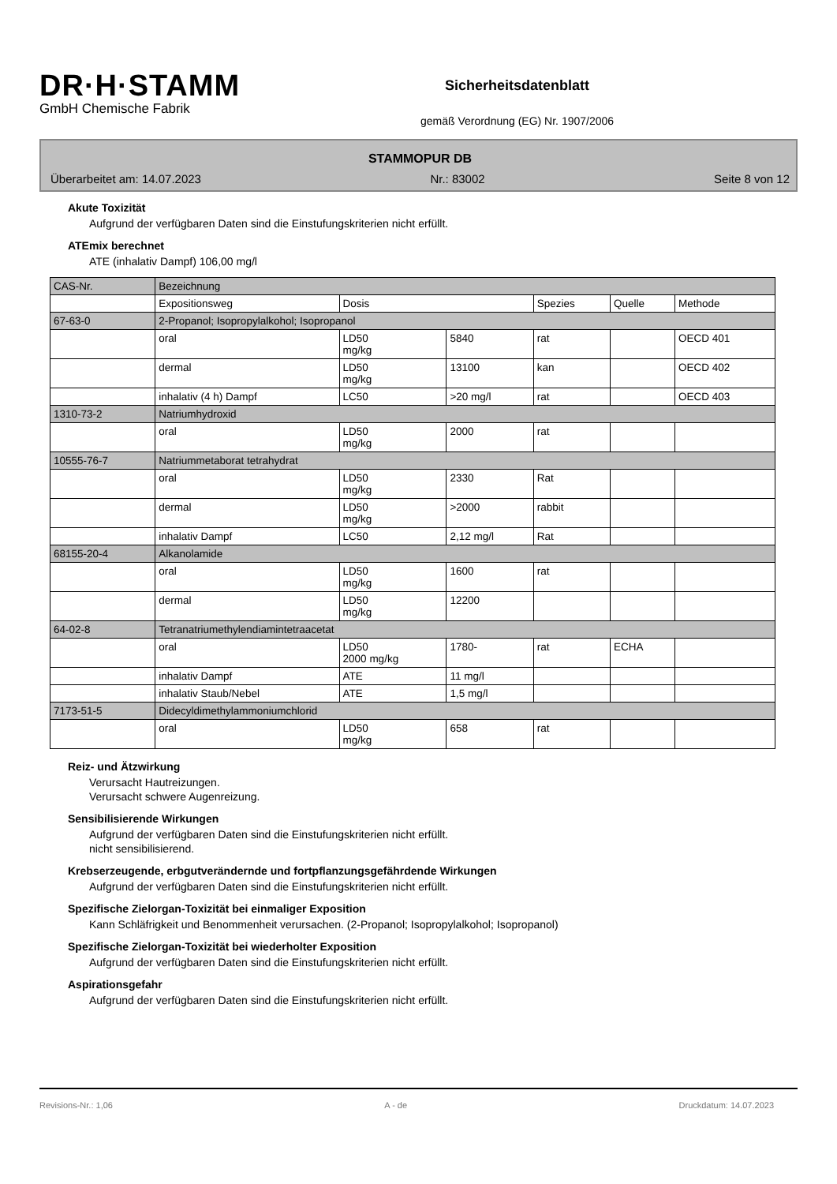DR·H·STAMM
GmbH Chemische Fabrik
Sicherheitsdatenblatt
gemäß Verordnung (EG) Nr. 1907/2006
STAMMOPUR DB
Überarbeitet am: 14.07.2023 Nr.: 83002 Seite 8 von 12
Akute Toxizität
Aufgrund der verfügbaren Daten sind die Einstufungskriterien nicht erfüllt.
ATEmix berechnet
ATE (inhalativ Dampf) 106,00 mg/l
| CAS-Nr. | Bezeichnung | | | | | |
| --- | --- | --- | --- | --- | --- | --- |
| | Expositionsweg | Dosis | | Spezies | Quelle | Methode |
| 67-63-0 | 2-Propanol; Isopropylalkohol; Isopropanol | | | | | |
| | oral | LD50 mg/kg | 5840 | rat | | OECD 401 |
| | dermal | LD50 mg/kg | 13100 | kan | | OECD 402 |
| | inhalativ (4 h) Dampf | LC50 | >20 mg/l | rat | | OECD 403 |
| 1310-73-2 | Natriumhydroxid | | | | | |
| | oral | LD50 mg/kg | 2000 | rat | | |
| 10555-76-7 | Natriummetaborat tetrahydrat | | | | | |
| | oral | LD50 mg/kg | 2330 | Rat | | |
| | dermal | LD50 mg/kg | >2000 | rabbit | | |
| | inhalativ Dampf | LC50 | 2,12 mg/l | Rat | | |
| 68155-20-4 | Alkanolamide | | | | | |
| | oral | LD50 mg/kg | 1600 | rat | | |
| | dermal | LD50 mg/kg | 12200 | | | |
| 64-02-8 | Tetranatriumethylendiamintetraacetat | | | | | |
| | oral | LD50 2000 mg/kg | 1780- | rat | ECHA | |
| | inhalativ Dampf | ATE | 11 mg/l | | | |
| | inhalativ Staub/Nebel | ATE | 1,5 mg/l | | | |
| 7173-51-5 | Didecyldimethylammoniumchlorid | | | | | |
| | oral | LD50 mg/kg | 658 | rat | | |
Reiz- und Ätzwirkung
Verursacht Hautreizungen.
Verursacht schwere Augenreizung.
Sensibilisierende Wirkungen
Aufgrund der verfügbaren Daten sind die Einstufungskriterien nicht erfüllt.
nicht sensibilisierend.
Krebserzeugende, erbgutverändernde und fortpflanzungsgefährdende Wirkungen
Aufgrund der verfügbaren Daten sind die Einstufungskriterien nicht erfüllt.
Spezifische Zielorgan-Toxizität bei einmaliger Exposition
Kann Schläfrigkeit und Benommenheit verursachen. (2-Propanol; Isopropylalkohol; Isopropanol)
Spezifische Zielorgan-Toxizität bei wiederholter Exposition
Aufgrund der verfügbaren Daten sind die Einstufungskriterien nicht erfüllt.
Aspirationsgefahr
Aufgrund der verfügbaren Daten sind die Einstufungskriterien nicht erfüllt.
Revisions-Nr.: 1,06 A - de Druckdatum: 14.07.2023